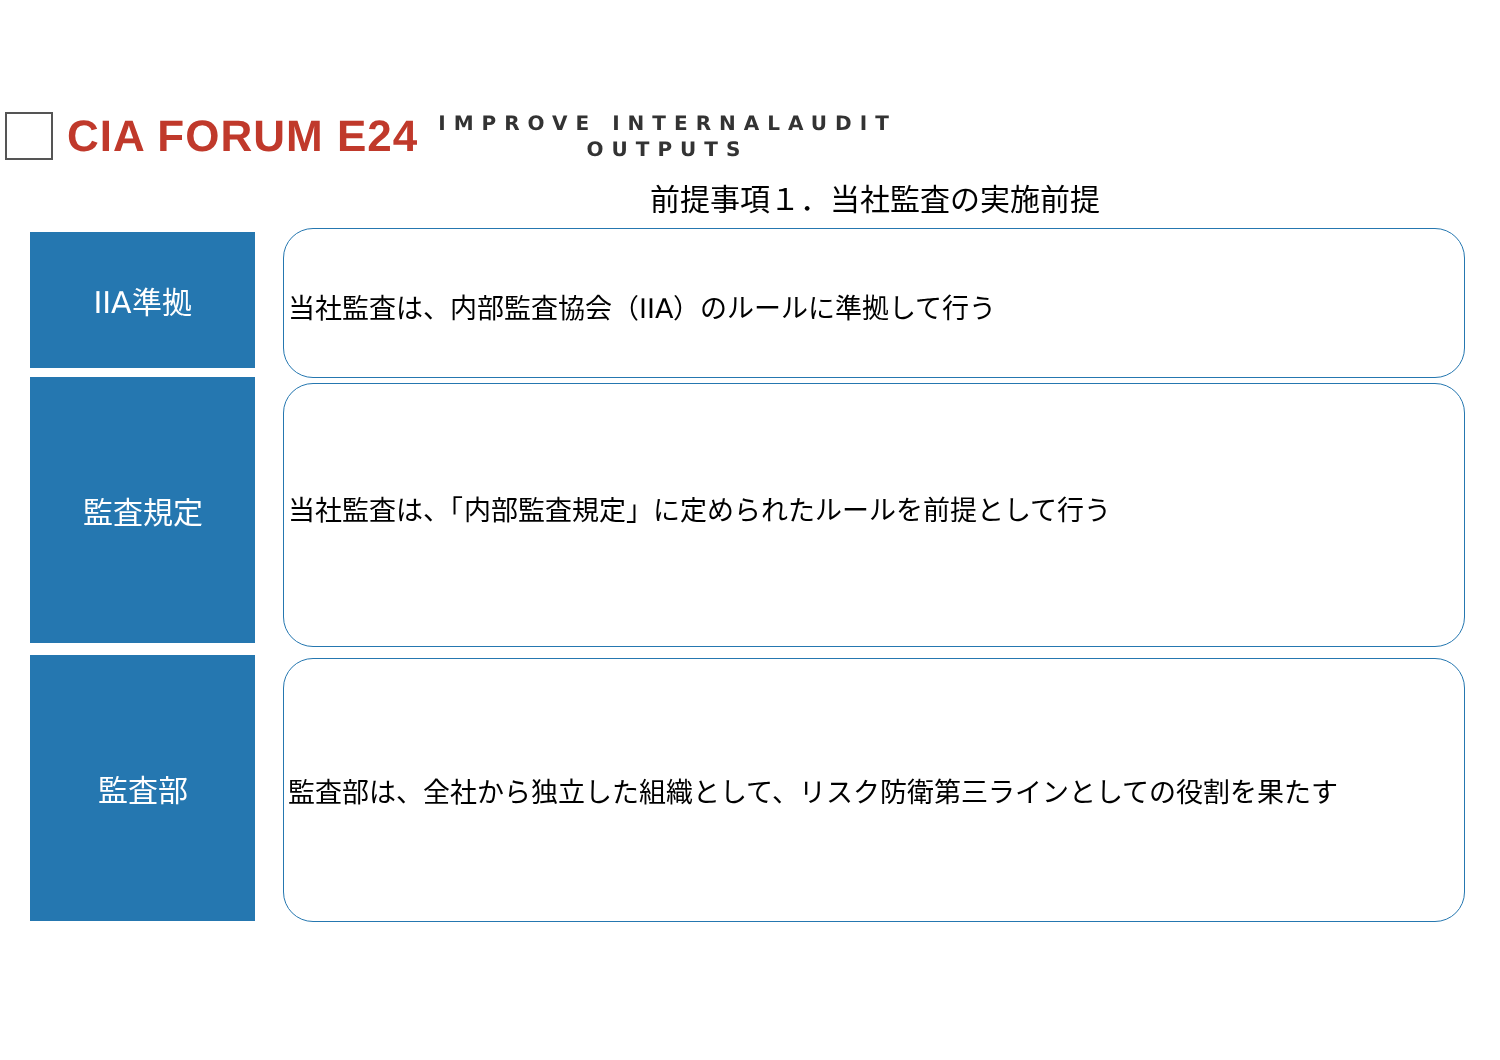CIA FORUM E24
IMPROVE INTERNALAUDIT
OUTPUTS
前提事項１．当社監査の実施前提
IIA準拠 当社監査は、内部監査協会（IIA）のルールに準拠して行う
監査規定 当社監査は、「内部監査規定」に定められたルールを前提として行う
監査部 監査部は、全社から独立した組織として、リスク防衛第三ラインとしての役割を果たす